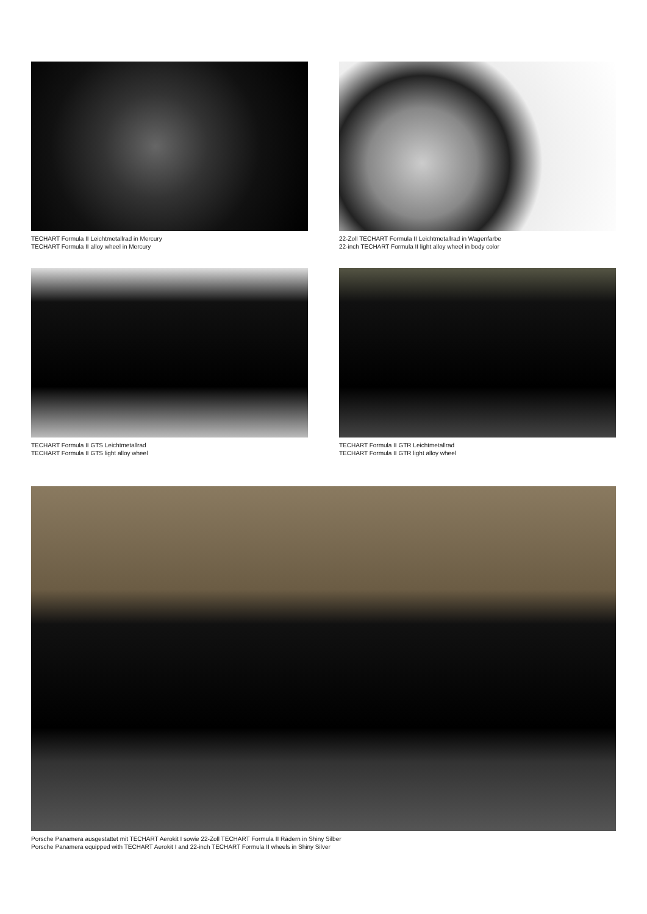TECHART Formula II Leichtmetallrad in Mercury
TECHART Formula II alloy wheel in Mercury
22-Zoll TECHART Formula II Leichtmetallrad in Wagenfarbe
22-inch TECHART Formula II light alloy wheel in body color
TECHART Formula II GTS Leichtmetallrad
TECHART Formula II GTS light alloy wheel
TECHART Formula II GTR Leichtmetallrad
TECHART Formula II GTR light alloy wheel
Porsche Panamera ausgestattet mit TECHART Aerokit I sowie 22-Zoll TECHART Formula II Rädern in Shiny Silber
Porsche Panamera equipped with TECHART Aerokit I and 22-inch TECHART Formula II wheels in Shiny Silver